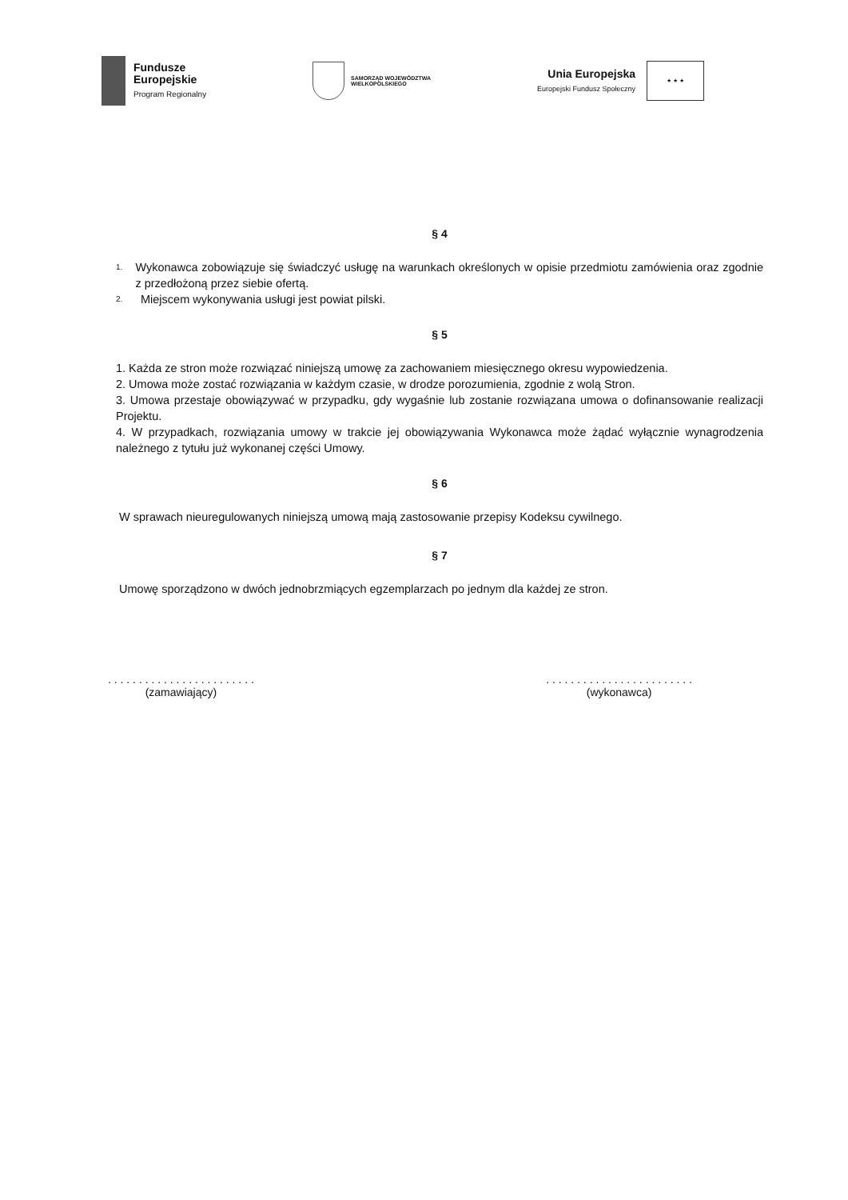Fundusze
Europejskie
Program Regionalny
SAMORZĄD WOJEWÓDZTWA
WIELKOPOLSKIEGO
Unia Europejska
Europejski Fundusz Społeczny
★ ★ ★
§ 4
1.
Wykonawca zobowiązuje się świadczyć usługę na warunkach określonych w opisie przedmiotu zamówienia oraz zgodnie z przedłożoną przez siebie ofertą.
2.
Miejscem wykonywania usługi jest powiat pilski.
§ 5
1. Każda ze stron może rozwiązać niniejszą umowę za zachowaniem miesięcznego okresu wypowiedzenia.
2. Umowa może zostać rozwiązania w każdym czasie, w drodze porozumienia, zgodnie z wolą Stron.
3. Umowa przestaje obowiązywać w przypadku, gdy wygaśnie lub zostanie rozwiązana umowa o dofinansowanie realizacji Projektu.
4. W przypadkach, rozwiązania umowy w trakcie jej obowiązywania Wykonawca może żądać wyłącznie wynagrodzenia należnego z tytułu już wykonanej części Umowy.
§ 6
W sprawach nieuregulowanych niniejszą umową mają zastosowanie przepisy Kodeksu cywilnego.
§ 7
Umowę sporządzono w dwóch jednobrzmiących egzemplarzach po jednym dla każdej ze stron.
. . . . . . . . . . . . . . . . . . . . . . . .
(zamawiający)
. . . . . . . . . . . . . . . . . . . . . . . .
(wykonawca)